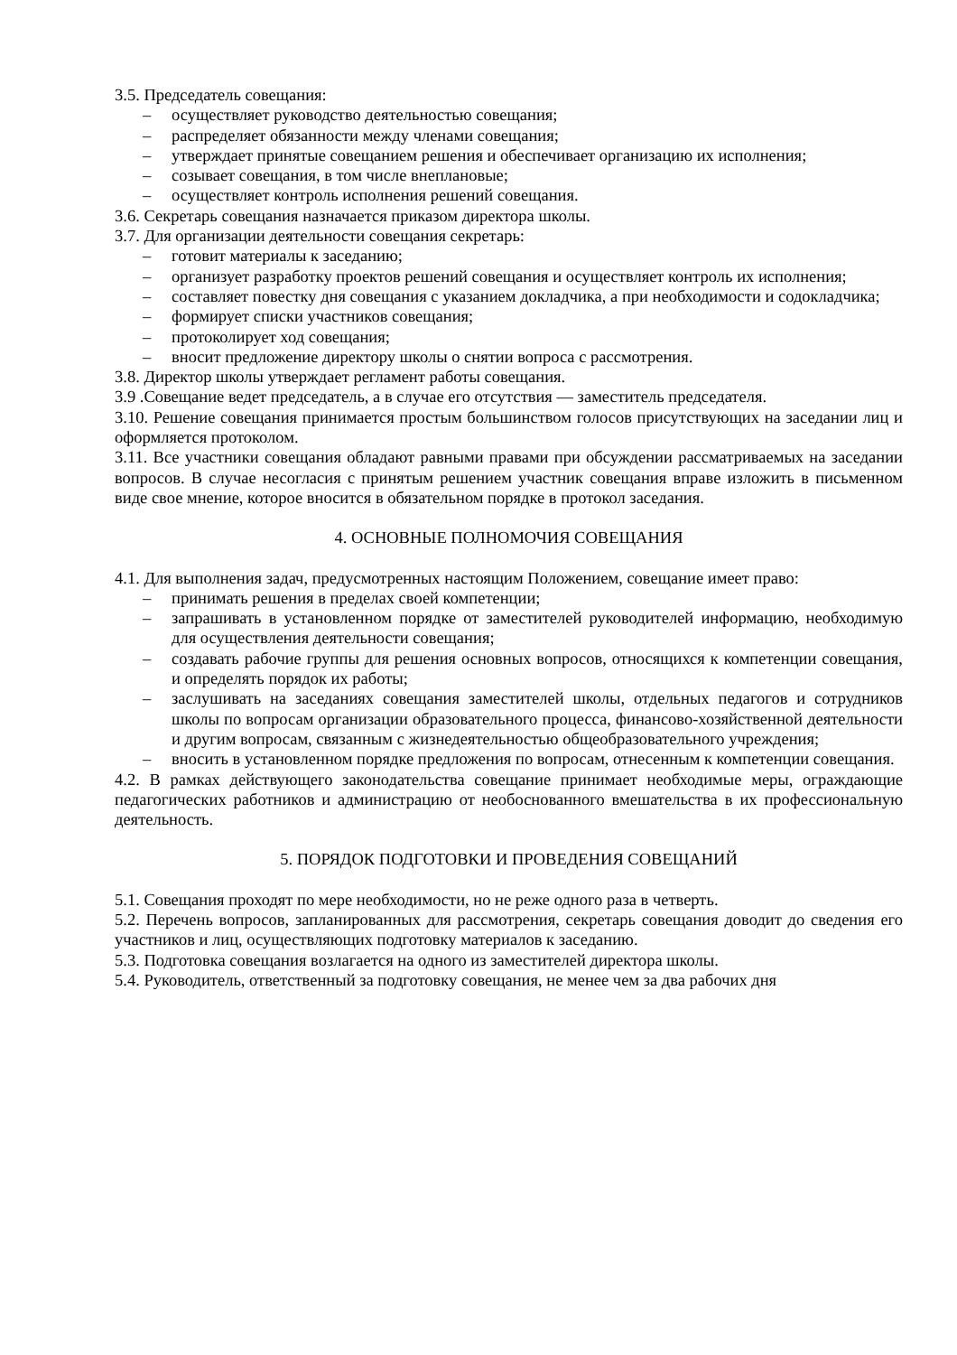3.5. Председатель совещания:
– осуществляет руководство деятельностью совещания;
– распределяет обязанности между членами совещания;
– утверждает принятые совещанием решения и обеспечивает организацию их исполнения;
– созывает совещания, в том числе внеплановые;
– осуществляет контроль исполнения решений совещания.
3.6. Секретарь совещания назначается приказом директора школы.
3.7. Для организации деятельности совещания секретарь:
– готовит материалы к заседанию;
– организует разработку проектов решений совещания и осуществляет контроль их исполнения;
– составляет повестку дня совещания с указанием докладчика, а при необходимости и содокладчика;
– формирует списки участников совещания;
– протоколирует ход совещания;
– вносит предложение директору школы о снятии вопроса с рассмотрения.
3.8. Директор школы утверждает регламент работы совещания.
3.9 .Совещание ведет председатель, а в случае его отсутствия — заместитель председателя.
3.10. Решение совещания принимается простым большинством голосов присутствующих на заседании лиц и оформляется протоколом.
3.11. Все участники совещания обладают равными правами при обсуждении рассматриваемых на заседании вопросов. В случае несогласия с принятым решением участник совещания вправе изложить в письменном виде свое мнение, которое вносится в обязательном порядке в протокол заседания.
4. ОСНОВНЫЕ ПОЛНОМОЧИЯ СОВЕЩАНИЯ
4.1. Для выполнения задач, предусмотренных настоящим Положением, совещание имеет право:
– принимать решения в пределах своей компетенции;
– запрашивать в установленном порядке от заместителей руководителей информацию, необходимую для осуществления деятельности совещания;
– создавать рабочие группы для решения основных вопросов, относящихся к компетенции совещания, и определять порядок их работы;
– заслушивать на заседаниях совещания заместителей школы, отдельных педагогов и сотрудников школы по вопросам организации образовательного процесса, финансово-хозяйственной деятельности и другим вопросам, связанным с жизнедеятельностью общеобразовательного учреждения;
– вносить в установленном порядке предложения по вопросам, отнесенным к компетенции совещания.
4.2. В рамках действующего законодательства совещание принимает необходимые меры, ограждающие педагогических работников и администрацию от необоснованного вмешательства в их профессиональную деятельность.
5. ПОРЯДОК ПОДГОТОВКИ И ПРОВЕДЕНИЯ СОВЕЩАНИЙ
5.1. Совещания проходят по мере необходимости, но не реже одного раза в четверть.
5.2. Перечень вопросов, запланированных для рассмотрения, секретарь совещания доводит до сведения его участников и лиц, осуществляющих подготовку материалов к заседанию.
5.3. Подготовка совещания возлагается на одного из заместителей директора школы.
5.4. Руководитель, ответственный за подготовку совещания, не менее чем за два рабочих дня